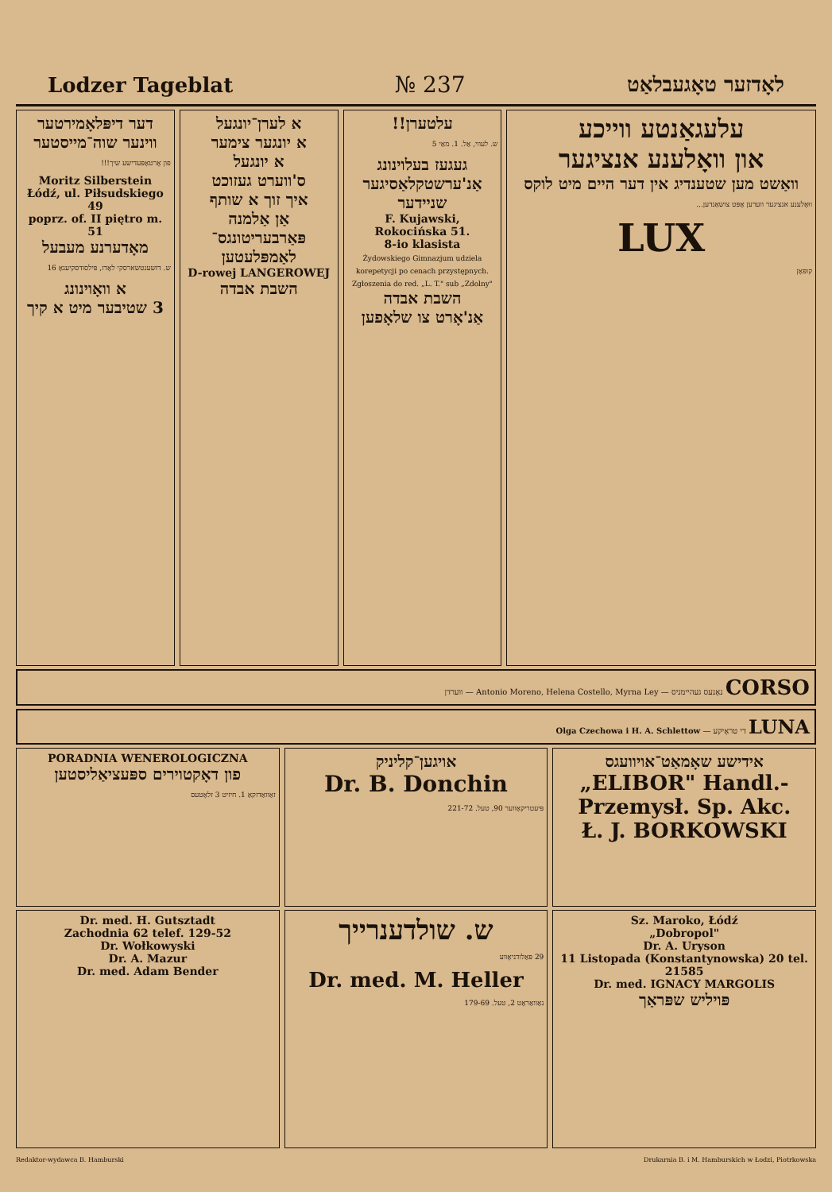Lodzer Tageblat № 237 לאָדזער טאָגעבלאַט
דער דיפּלאָמירטער ווינער שוה־מייסטער
פון אָרטאָפּעדישע שיך!!!
Moritz Silberstein
Łódź, ul. Piłsudskiego 49
poprz. of. II piętro m. 51
מאָדערנע מעבעל
ש. דזשענטשארסקי לאָדז, פּילסודסקיעגאָ 16
א וואָוינונג
3 שטיבער מיט א קיך
א לערן־יונגעל
א יונגער צימער
א יונגעל
ס'ווערט געזוכט
איך זוך א שותף
אַן אַלמנה
פּאַרבעריטונגס־לאַמפּלעטען
D-rowej LANGEROWEJ
השבת אבדה
עלטערן!!
ש. לעווי, אַל. 1. מאַי 5
געגעז בעלוינונג
אַנ'ערשטקלאַסיגער שניידער
F. Kujawski, Rokocińska 51.
8-io klasista
Żydowskiego Gimnazjum udziela korepetycji po cenach przystępnych. Zgłoszenia do red. „L. T." sub „Zdolny"
השבת אבדה
אַנ'אָרט צו שלאָפען
עלעגאַנטע ווייכע
און וואָלענע אנציגער
וואַשט מען שטענדיג אין דער היים מיט לוקס
ווּאָלענע אנציגער ווערען אָפּט צושאַנדען...
LUX
קופּאָן
CORSO נאַנעס געהיימניס — Antonio Moreno, Helena Costello, Myrna Ley — ווערדן
LUNA די טראַיקע — Olga Czechowa i H. A. Schlettow
PORADNIA WENEROLOGICZNA
פון דאָקטוירים ספּעציאַליסטען
זאַוואַדזקאַ 1. חיזיט 3 זלאָטעס
אויגען־קליניק
Dr. B. Donchin
פּיעטריקאָווער 90, טעל. 221-72
אידישע שאָמאַט־אויוועגס
„ELIBOR" Handl.-Przemysł. Sp. Akc.
Ł. J. BORKOWSKI
Dr. med. H. Gutsztadt
Zachodnia 62 telef. 129-52
Dr. Wołkowyski
Dr. A. Mazur
Dr. med. Adam Bender
ש. שולדענרייך
29 פּאַלודניאָווע
Dr. med. M. Heller
נאַוואַראָט 2, טעל. 179-69
Sz. Maroko, Łódź
„Dobropol"
Dr. A. Uryson
11 Listopada (Konstantynowska) 20 tel. 21585
Dr. med. IGNACY MARGOLIS
פּויליש שפּראַך
Redaktor-wydawca B. Hamburski Drukarnia B. i M. Hamburskich w Łodzi, Piotrkowska